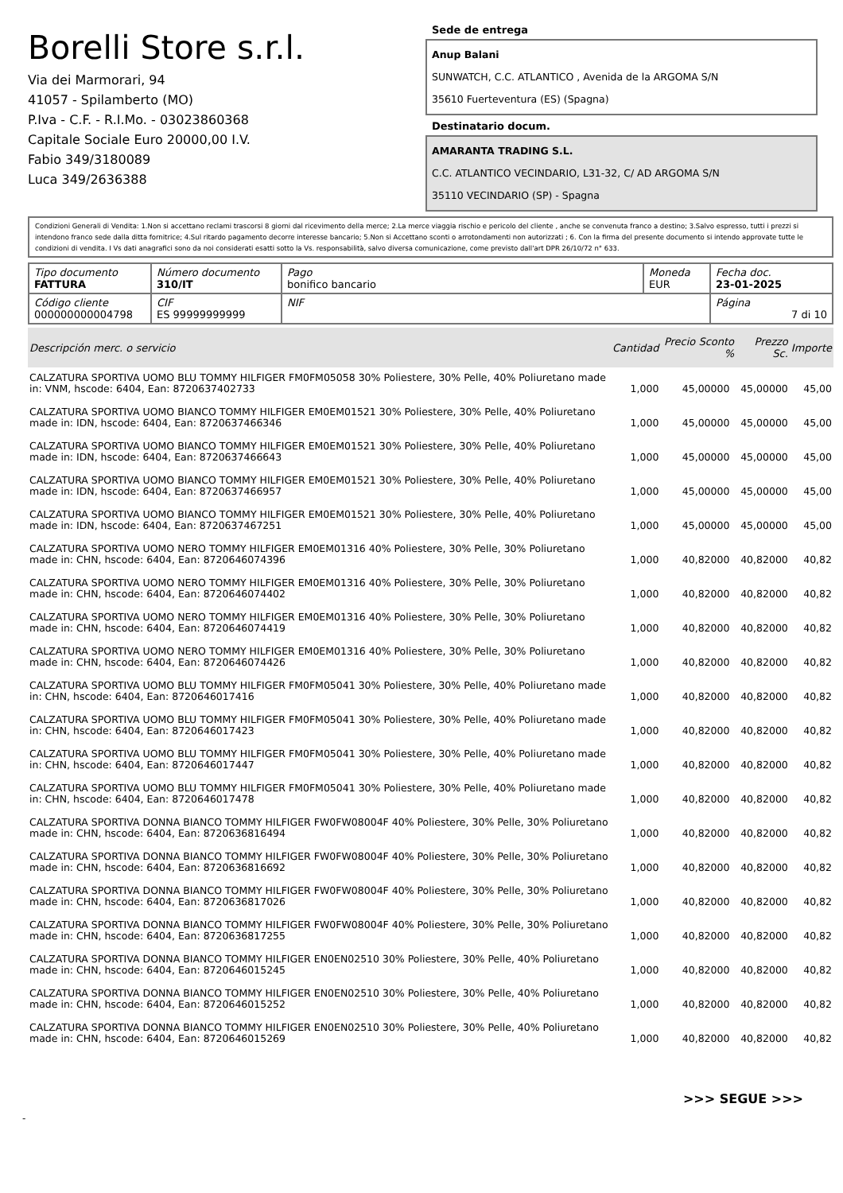Borelli Store s.r.l.
Via dei Marmorari, 94
41057 - Spilamberto (MO)
P.Iva - C.F. - R.I.Mo. - 03023860368
Capitale Sociale Euro 20000,00 I.V.
Fabio 349/3180089
Luca 349/2636388
Sede de entrega
Anup Balani
SUNWATCH, C.C. ATLANTICO , Avenida de la ARGOMA S/N
35610 Fuerteventura (ES) (Spagna)
Destinatario docum.
AMARANTA TRADING S.L.
C.C. ATLANTICO VECINDARIO, L31-32, C/ AD ARGOMA S/N
35110 VECINDARIO (SP) - Spagna
Condizioni Generali di Vendita: 1.Non si accettano reclami trascorsi 8 giorni dal ricevimento della merce; 2.La merce viaggia rischio e pericolo del cliente , anche se convenuta franco a destino; 3.Salvo espresso, tutti i prezzi si intendono franco sede dalla ditta fornitrice; 4.Sul ritardo pagamento decorre interesse bancario; 5.Non si Accettano sconti o arrotondamenti non autorizzati ; 6. Con la firma del presente documento si intendo approvate tutte le condizioni di vendita. I Vs dati anagrafici sono da noi considerati esatti sotto la Vs. responsabilità, salvo diversa comunicazione, come previsto dall'art DPR 26/10/72 n° 633.
| Tipo documento FATTURA | Número documento 310/IT | Pago bonifico bancario | Moneda EUR | Fecha doc. 23-01-2025 |
| Código cliente 000000000004798 | CIF ES 99999999999 | NIF | | Página 7 di 10 |
| Descripción merc. o servicio | Cantidad | Precio Sconto % | | Prezzo Sc. | Importe |
| --- | --- | --- | --- | --- | --- |
| CALZATURA SPORTIVA UOMO BLU TOMMY HILFIGER FM0FM05058 30% Poliestere, 30% Pelle, 40% Poliuretano made in: VNM, hscode: 6404, Ean: 8720637402733 | 1,000 | 45,00000 | | 45,00000 | 45,00 |
| CALZATURA SPORTIVA UOMO BIANCO TOMMY HILFIGER EM0EM01521 30% Poliestere, 30% Pelle, 40% Poliuretano made in: IDN, hscode: 6404, Ean: 8720637466346 | 1,000 | 45,00000 | | 45,00000 | 45,00 |
| CALZATURA SPORTIVA UOMO BIANCO TOMMY HILFIGER EM0EM01521 30% Poliestere, 30% Pelle, 40% Poliuretano made in: IDN, hscode: 6404, Ean: 8720637466643 | 1,000 | 45,00000 | | 45,00000 | 45,00 |
| CALZATURA SPORTIVA UOMO BIANCO TOMMY HILFIGER EM0EM01521 30% Poliestere, 30% Pelle, 40% Poliuretano made in: IDN, hscode: 6404, Ean: 8720637466957 | 1,000 | 45,00000 | | 45,00000 | 45,00 |
| CALZATURA SPORTIVA UOMO BIANCO TOMMY HILFIGER EM0EM01521 30% Poliestere, 30% Pelle, 40% Poliuretano made in: IDN, hscode: 6404, Ean: 8720637467251 | 1,000 | 45,00000 | | 45,00000 | 45,00 |
| CALZATURA SPORTIVA UOMO NERO TOMMY HILFIGER EM0EM01316 40% Poliestere, 30% Pelle, 30% Poliuretano made in: CHN, hscode: 6404, Ean: 8720646074396 | 1,000 | 40,82000 | | 40,82000 | 40,82 |
| CALZATURA SPORTIVA UOMO NERO TOMMY HILFIGER EM0EM01316 40% Poliestere, 30% Pelle, 30% Poliuretano made in: CHN, hscode: 6404, Ean: 8720646074402 | 1,000 | 40,82000 | | 40,82000 | 40,82 |
| CALZATURA SPORTIVA UOMO NERO TOMMY HILFIGER EM0EM01316 40% Poliestere, 30% Pelle, 30% Poliuretano made in: CHN, hscode: 6404, Ean: 8720646074419 | 1,000 | 40,82000 | | 40,82000 | 40,82 |
| CALZATURA SPORTIVA UOMO NERO TOMMY HILFIGER EM0EM01316 40% Poliestere, 30% Pelle, 30% Poliuretano made in: CHN, hscode: 6404, Ean: 8720646074426 | 1,000 | 40,82000 | | 40,82000 | 40,82 |
| CALZATURA SPORTIVA UOMO BLU TOMMY HILFIGER FM0FM05041 30% Poliestere, 30% Pelle, 40% Poliuretano made in: CHN, hscode: 6404, Ean: 8720646017416 | 1,000 | 40,82000 | | 40,82000 | 40,82 |
| CALZATURA SPORTIVA UOMO BLU TOMMY HILFIGER FM0FM05041 30% Poliestere, 30% Pelle, 40% Poliuretano made in: CHN, hscode: 6404, Ean: 8720646017423 | 1,000 | 40,82000 | | 40,82000 | 40,82 |
| CALZATURA SPORTIVA UOMO BLU TOMMY HILFIGER FM0FM05041 30% Poliestere, 30% Pelle, 40% Poliuretano made in: CHN, hscode: 6404, Ean: 8720646017447 | 1,000 | 40,82000 | | 40,82000 | 40,82 |
| CALZATURA SPORTIVA UOMO BLU TOMMY HILFIGER FM0FM05041 30% Poliestere, 30% Pelle, 40% Poliuretano made in: CHN, hscode: 6404, Ean: 8720646017478 | 1,000 | 40,82000 | | 40,82000 | 40,82 |
| CALZATURA SPORTIVA DONNA BIANCO TOMMY HILFIGER FW0FW08004F 40% Poliestere, 30% Pelle, 30% Poliuretano made in: CHN, hscode: 6404, Ean: 8720636816494 | 1,000 | 40,82000 | | 40,82000 | 40,82 |
| CALZATURA SPORTIVA DONNA BIANCO TOMMY HILFIGER FW0FW08004F 40% Poliestere, 30% Pelle, 30% Poliuretano made in: CHN, hscode: 6404, Ean: 8720636816692 | 1,000 | 40,82000 | | 40,82000 | 40,82 |
| CALZATURA SPORTIVA DONNA BIANCO TOMMY HILFIGER FW0FW08004F 40% Poliestere, 30% Pelle, 30% Poliuretano made in: CHN, hscode: 6404, Ean: 8720636817026 | 1,000 | 40,82000 | | 40,82000 | 40,82 |
| CALZATURA SPORTIVA DONNA BIANCO TOMMY HILFIGER FW0FW08004F 40% Poliestere, 30% Pelle, 30% Poliuretano made in: CHN, hscode: 6404, Ean: 8720636817255 | 1,000 | 40,82000 | | 40,82000 | 40,82 |
| CALZATURA SPORTIVA DONNA BIANCO TOMMY HILFIGER EN0EN02510 30% Poliestere, 30% Pelle, 40% Poliuretano made in: CHN, hscode: 6404, Ean: 8720646015245 | 1,000 | 40,82000 | | 40,82000 | 40,82 |
| CALZATURA SPORTIVA DONNA BIANCO TOMMY HILFIGER EN0EN02510 30% Poliestere, 30% Pelle, 40% Poliuretano made in: CHN, hscode: 6404, Ean: 8720646015252 | 1,000 | 40,82000 | | 40,82000 | 40,82 |
| CALZATURA SPORTIVA DONNA BIANCO TOMMY HILFIGER EN0EN02510 30% Poliestere, 30% Pelle, 40% Poliuretano made in: CHN, hscode: 6404, Ean: 8720646015269 | 1,000 | 40,82000 | | 40,82000 | 40,82 |
>>> SEGUE >>>
-